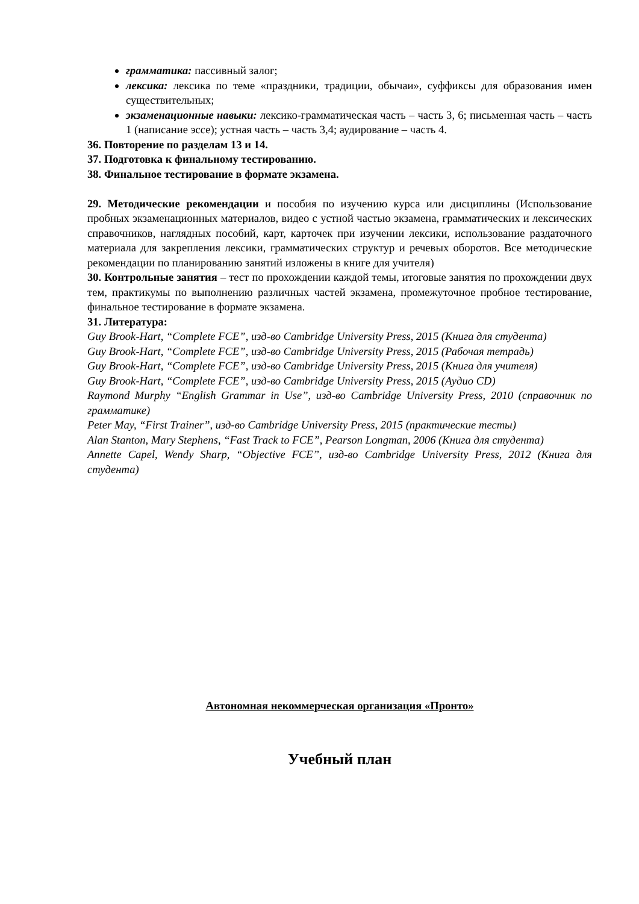грамматика: пассивный залог;
лексика: лексика по теме «праздники, традиции, обычаи», суффиксы для образования имен существительных;
экзаменационные навыки: лексико-грамматическая часть – часть 3, 6; письменная часть – часть 1 (написание эссе); устная часть – часть 3,4; аудирование – часть 4.
36. Повторение по разделам 13 и 14.
37. Подготовка к финальному тестированию.
38. Финальное тестирование в формате экзамена.
29. Методические рекомендации и пособия по изучению курса или дисциплины (Использование пробных экзаменационных материалов, видео с устной частью экзамена, грамматических и лексических справочников, наглядных пособий, карт, карточек при изучении лексики, использование раздаточного материала для закрепления лексики, грамматических структур и речевых оборотов. Все методические рекомендации по планированию занятий изложены в книге для учителя)
30. Контрольные занятия – тест по прохождении каждой темы, итоговые занятия по прохождении двух тем, практикумы по выполнению различных частей экзамена, промежуточное пробное тестирование, финальное тестирование в формате экзамена.
31. Литература:
Guy Brook-Hart, “Complete FCE”, изд-во Cambridge University Press, 2015 (Книга для студента)
Guy Brook-Hart, “Complete FCE”, изд-во Cambridge University Press, 2015 (Рабочая тетрадь)
Guy Brook-Hart, “Complete FCE”, изд-во Cambridge University Press, 2015 (Книга для учителя)
Guy Brook-Hart, “Complete FCE”, изд-во Cambridge University Press, 2015 (Аудио CD)
Raymond Murphy “English Grammar in Use”, изд-во Cambridge University Press, 2010 (справочник по грамматике)
Peter May, “First Trainer”, изд-во Cambridge University Press, 2015 (практические тесты)
Alan Stanton, Mary Stephens, “Fast Track to FCE”, Pearson Longman, 2006 (Книга для студента)
Annette Capel, Wendy Sharp, “Objective FCE”, изд-во Cambridge University Press, 2012 (Книга для студента)
Автономная некоммерческая организация «Пронто»
Учебный план